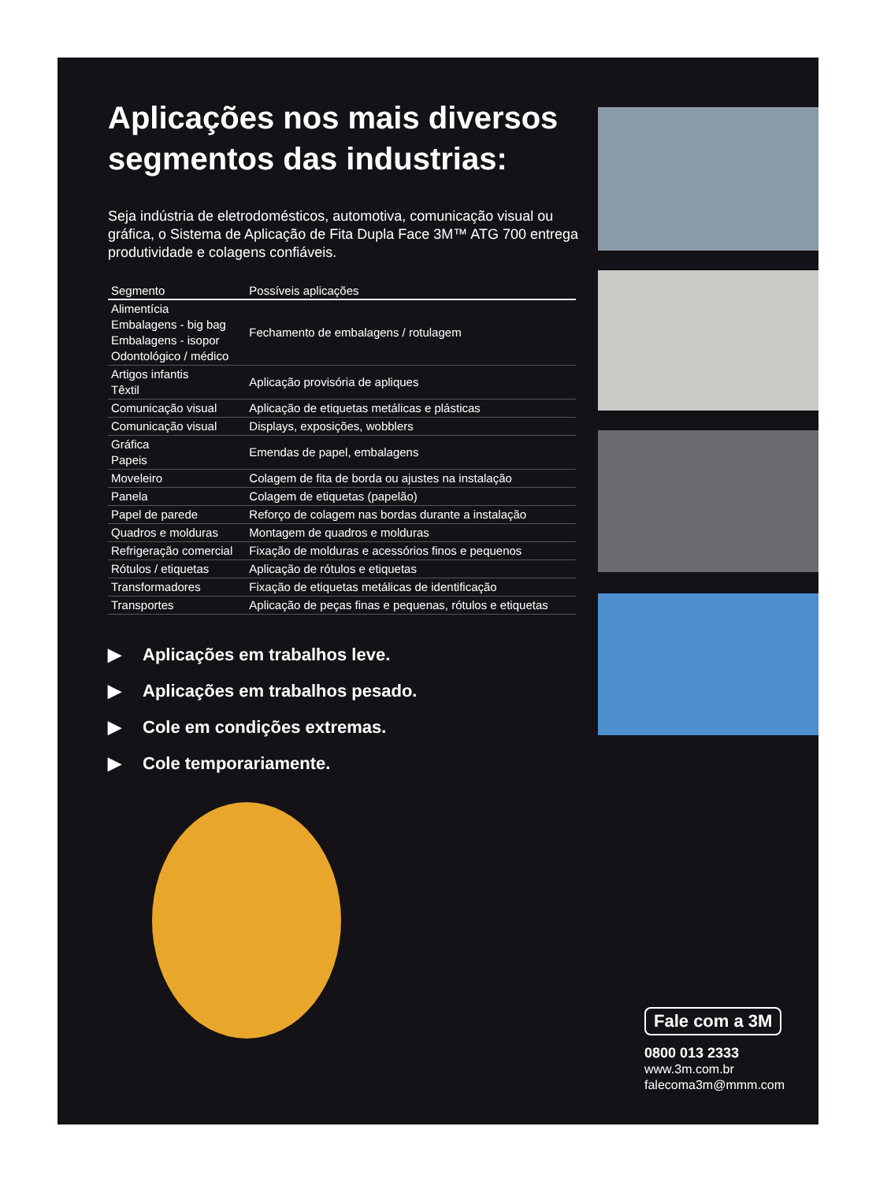Aplicações nos mais diversos segmentos das industrias:
Seja indústria de eletrodomésticos, automotiva, comunicação visual ou gráfica, o Sistema de Aplicação de Fita Dupla Face 3M™ ATG 700 entrega produtividade e colagens confiáveis.
| Segmento | Possíveis aplicações |
| --- | --- |
| Alimentícia Embalagens - big bag Embalagens - isopor Odontológico / médico | Fechamento de embalagens / rotulagem |
| Artigos infantis Têxtil | Aplicação provisória de apliques |
| Comunicação visual | Aplicação de etiquetas metálicas e plásticas |
| Comunicação visual | Displays, exposições, wobblers |
| Gráfica Papeis | Emendas de papel, embalagens |
| Moveleiro | Colagem de fita de borda ou ajustes na instalação |
| Panela | Colagem de etiquetas (papelão) |
| Papel de parede | Reforço de colagem nas bordas durante a instalação |
| Quadros e molduras | Montagem de quadros e molduras |
| Refrigeração comercial | Fixação de molduras e acessórios finos e pequenos |
| Rótulos / etiquetas | Aplicação de rótulos e etiquetas |
| Transformadores | Fixação de etiquetas metálicas de identificação |
| Transportes | Aplicação de peças finas e pequenas, rótulos e etiquetas |
▶ Aplicações em trabalhos leve.
▶ Aplicações em trabalhos pesado.
▶ Cole em condições extremas.
▶ Cole temporariamente.
Fale com a 3M
0800 013 2333
www.3m.com.br
falecoma3m@mmm.com